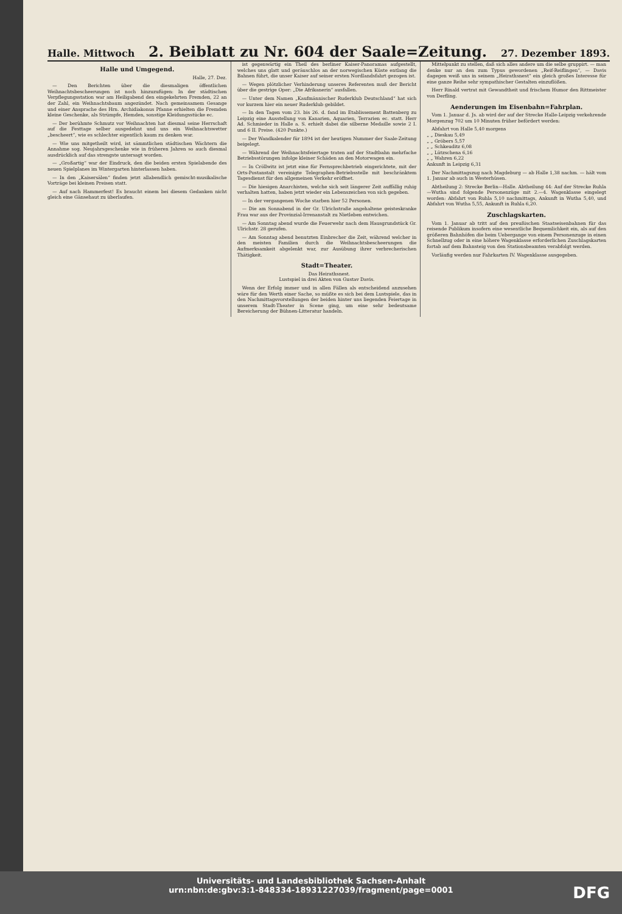Halle. Mittwoch 2. Beiblatt zu Nr. 604 der Saale=Zeitung. 27. Dezember 1893.
Halle und Umgegend.
Halle, 27. Dez.
— Den Berichten über die diesmaligen öffentlichen Weihnachtsbescheerungen ist noch hinzuzufügen: In der städtischen Verpflegungsstation war am Heiligabend den eingekehrten Fremden, 22 an der Zahl, ein Weihnachtsbaum angezündet. Nach gemeinsamem Gesange und einer Ansprache des Hrn. Archidiakonus Pfanne erhielten die Fremden kleine Geschenke, als Strümpfe, Hemden, sonstige Kleidungsstücke ec.
— Der berühmte Schmutz vor Weihnachten hat diesmal seine Herrschaft auf die Festtage selber ausgedehnt und uns ein Weihnachtswetter „bescheert“, wie es schlechter eigentlich kaum zu denken war.
— Wie uns mitgetheilt wird, ist sämmtlichen städtischen Wächtern die Annahme sog. Neujahrsgeschenke wie in früheren Jahren so auch diesmal ausdrücklich auf das strengste untersagt worden.
— „Großartig“ war der Eindruck, den die beiden ersten Spielabende des neuen Spielplanes im Wintergarten hinterlassen haben.
— In den „Kaisersälen“ finden jetzt allabendlich gemischt-musikalische Vorträge bei kleinen Preisen statt.
— Auf nach Hammerfest! Es braucht einem bei diesem Gedanken nicht gleich eine Gänsehaut zu überlaufen.
ist gegenwärtig ein Theil des berliner Kaiser-Panoramas aufgestellt, welches uns glatt und geräuschlos an der norwegischen Küste entlang die Bahnen führt, die unser Kaiser auf seiner ersten Nordlandsfahrt gezogen ist.
— Wegen plötzlicher Verhinderung unseres Referenten muß der Bericht über die gestrige Oper: „Die Afrikanerin“ ausfallen.
— Unter dem Namen „Kaufmännischer Ruderklub Deutschland“ hat sich vor kurzem hier ein neuer Ruderklub gebildet.
— In den Tagen vom 23. bis 26. d. fand im Etablissement Battenberg zu Leipzig eine Ausstellung von Kanarien, Aquarien, Terrarien ec. statt. Herr Ad. Schmieder in Halle a. S. erhielt dabei die silberne Medaille sowie 2 I. und 6 II. Preise. (420 Punkte.)
— Der Wandkalender für 1894 ist der heutigen Nummer der Saale-Zeitung beigelegt.
— Während der Weihnachtsfeiertage traten auf der Stadtbahn mehrfache Betriebsstörungen infolge kleiner Schäden an den Motorwagen ein.
— In Cröllwitz ist jetzt eine für Fernsprechbetrieb eingerichtete, mit der Orts-Postanstalt vereinigte Telegraphen-Betriebsstelle mit beschränktem Tagesdienst für den allgemeinen Verkehr eröffnet.
— Die hiesigen Anarchisten, welche sich seit längerer Zeit auffällig ruhig verhalten hatten, haben jetzt wieder ein Lebenszeichen von sich gegeben.
— In der vergangenen Woche starben hier 52 Personen.
— Die am Sonnabend in der Gr. Ulrichstraße angehaltene geisteskranke Frau war aus der Provinzial-Irrenanstalt zu Nietleben entwichen.
— Am Sonntag abend wurde die Feuerwehr nach dem Hausgrundstück Gr. Ulrichstr. 28 gerufen.
— Am Sonntag abend benutzten Einbrecher die Zeit, während welcher in den meisten Familien durch die Weihnachtsbescheerungen die Aufmerksamkeit abgelenkt war, zur Ausübung ihrer verbrecherischen Thätigkeit.
Stadt=Theater.
Das Heirathsnest.
Lustspiel in drei Akten von Gustav Davis.
Wenn der Erfolg immer und in allen Fällen als entscheidend anzusehen wäre für den Werth einer Sache, so müßte es sich bei dem Lustspiele, das in den Nachmittagsvorstellungen der beiden hinter uns liegenden Feiertage in unserem Stadt-Theater in Scene ging, um eine sehr bedeutsame Bereicherung der Bühnen-Litteratur handeln.
Mittelpunkt zu stellen, daß sich alles andere um die selbe gruppirt. — man denke nur an den zum Typus gewordenen „Reif-Reiflingen“, — Davis dagegen weiß uns in seinem „Heirathsnest“ ein gleich großes Interesse für eine ganze Reihe sehr sympathischer Gestalten einzuflößen.
Herr Rinald vertrat mit Gewandtheit und frischem Humor den Rittmeister von Derfling.
Aenderungen im Eisenbahn=Fahrplan.
Vom 1. Januar d. Js. ab wird der auf der Strecke Halle-Leipzig verkehrende Morgenzug 702 um 10 Minuten früher befördert werden:
Abfahrt von Halle 5,40 morgens
„ „ Dieskau 5,49
„ „ Gröbers 5,57
„ „ Schkeuditz 6,08
„ „ Lützschena 6,16
„ „ Wahren 6,22
Ankunft in Leipzig 6,31
Der Nachmittagszug nach Magdeburg — ab Halle 1,38 nachm. — hält vom 1. Januar ab auch in Westerhüsen.
Abtheilung 2: Strecke Berlin—Halle. Abtheilung 44: Auf der Strecke Ruhla—Wutha sind folgende Personenzüge mit 2.—4. Wagenklasse eingelegt worden: Abfahrt von Ruhla 5,10 nachmittags, Ankunft in Wutha 5,40, und Abfahrt von Wutha 5,55, Ankunft in Ruhla 6,20.
Zuschlagskarten.
Vom 1. Januar ab tritt auf den preußischen Staatseisenbahnen für das reisende Publikum insofern eine wesentliche Bequemlichkeit ein, als auf den größeren Bahnhöfen die beim Uebergange von einem Personenzuge in einen Schnellzug oder in eine höhere Wagenklasse erforderlichen Zuschlagskarten fortab auf dem Bahnsteig von den Stationsbeamten verabfolgt werden.
Vorläufig werden nur Fahrkarten IV. Wagenklasse ausgegeben.
Universitäts- und Landesbibliothek Sachsen-Anhalt
urn:nbn:de:gbv:3:1-848334-18931227039/fragment/page=0001
DFG